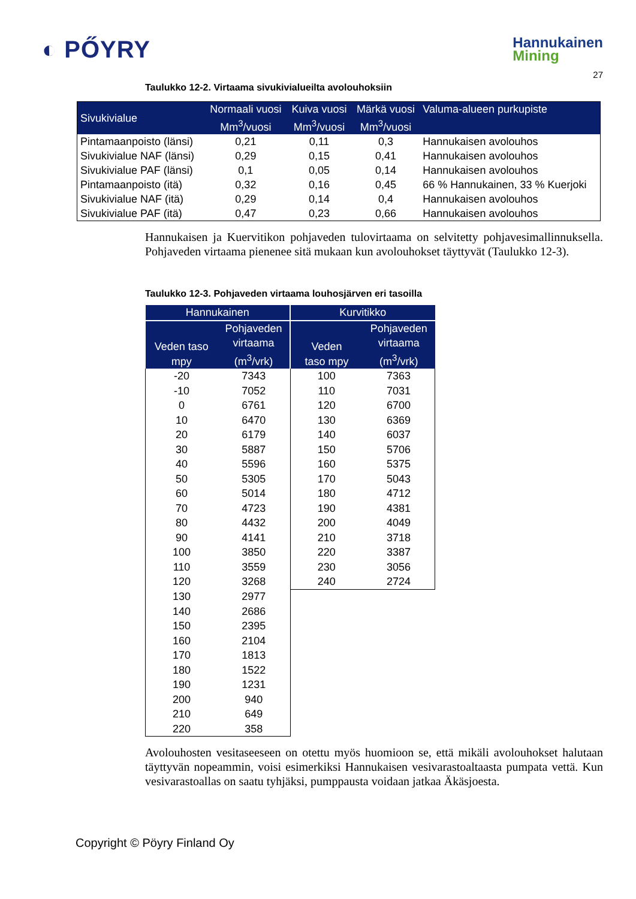◐ PŐYRY
Hannukainen
Mining
27
Taulukko 12-2. Virtaama sivukivialueilta avolouhoksiin
| Sivukivialue | Normaali vuosi Mm<sup>3</sup>/vuosi | Kuiva vuosi Mm<sup>3</sup>/vuosi | Märkä vuosi Mm<sup>3</sup>/vuosi | Valuma-alueen purkupiste |
| --- | --- | --- | --- | --- |
| Pintamaanpoisto (länsi) | 0,21 | 0,11 | 0,3 | Hannukaisen avolouhos |
| Sivukivialue NAF (länsi) | 0,29 | 0,15 | 0,41 | Hannukaisen avolouhos |
| Sivukivialue PAF (länsi) | 0,1 | 0,05 | 0,14 | Hannukaisen avolouhos |
| Pintamaanpoisto (itä) | 0,32 | 0,16 | 0,45 | 66 % Hannukainen, 33 % Kuerjoki |
| Sivukivialue NAF (itä) | 0,29 | 0,14 | 0,4 | Hannukaisen avolouhos |
| Sivukivialue PAF (itä) | 0,47 | 0,23 | 0,66 | Hannukaisen avolouhos |
Hannukaisen ja Kuervitikon pohjaveden tulovirtaama on selvitetty pohjavesimallinnuksella. Pohjaveden virtaama pienenee sitä mukaan kun avolouhokset täyttyvät (Taulukko 12-3).
Taulukko 12-3. Pohjaveden virtaama louhosjärven eri tasoilla
| Hannukainen | | Kurvitikko | |
| --- | --- | --- | --- |
| Veden taso mpy | Pohjaveden virtaama (m<sup>3</sup>/vrk) | Veden taso mpy | Pohjaveden virtaama (m<sup>3</sup>/vrk) |
| -20 | 7343 | 100 | 7363 |
| -10 | 7052 | 110 | 7031 |
| 0 | 6761 | 120 | 6700 |
| 10 | 6470 | 130 | 6369 |
| 20 | 6179 | 140 | 6037 |
| 30 | 5887 | 150 | 5706 |
| 40 | 5596 | 160 | 5375 |
| 50 | 5305 | 170 | 5043 |
| 60 | 5014 | 180 | 4712 |
| 70 | 4723 | 190 | 4381 |
| 80 | 4432 | 200 | 4049 |
| 90 | 4141 | 210 | 3718 |
| 100 | 3850 | 220 | 3387 |
| 110 | 3559 | 230 | 3056 |
| 120 | 3268 | 240 | 2724 |
| 130 | 2977 | | |
| 140 | 2686 | | |
| 150 | 2395 | | |
| 160 | 2104 | | |
| 170 | 1813 | | |
| 180 | 1522 | | |
| 190 | 1231 | | |
| 200 | 940 | | |
| 210 | 649 | | |
| 220 | 358 | | |
Avolouhosten vesitaseeseen on otettu myös huomioon se, että mikäli avolouhokset halutaan täyttyvän nopeammin, voisi esimerkiksi Hannukaisen vesivarastoaltaasta pumpata vettä. Kun vesivarastoallas on saatu tyhjäksi, pumppausta voidaan jatkaa Äkäsjoesta.
Copyright © Pöyry Finland Oy